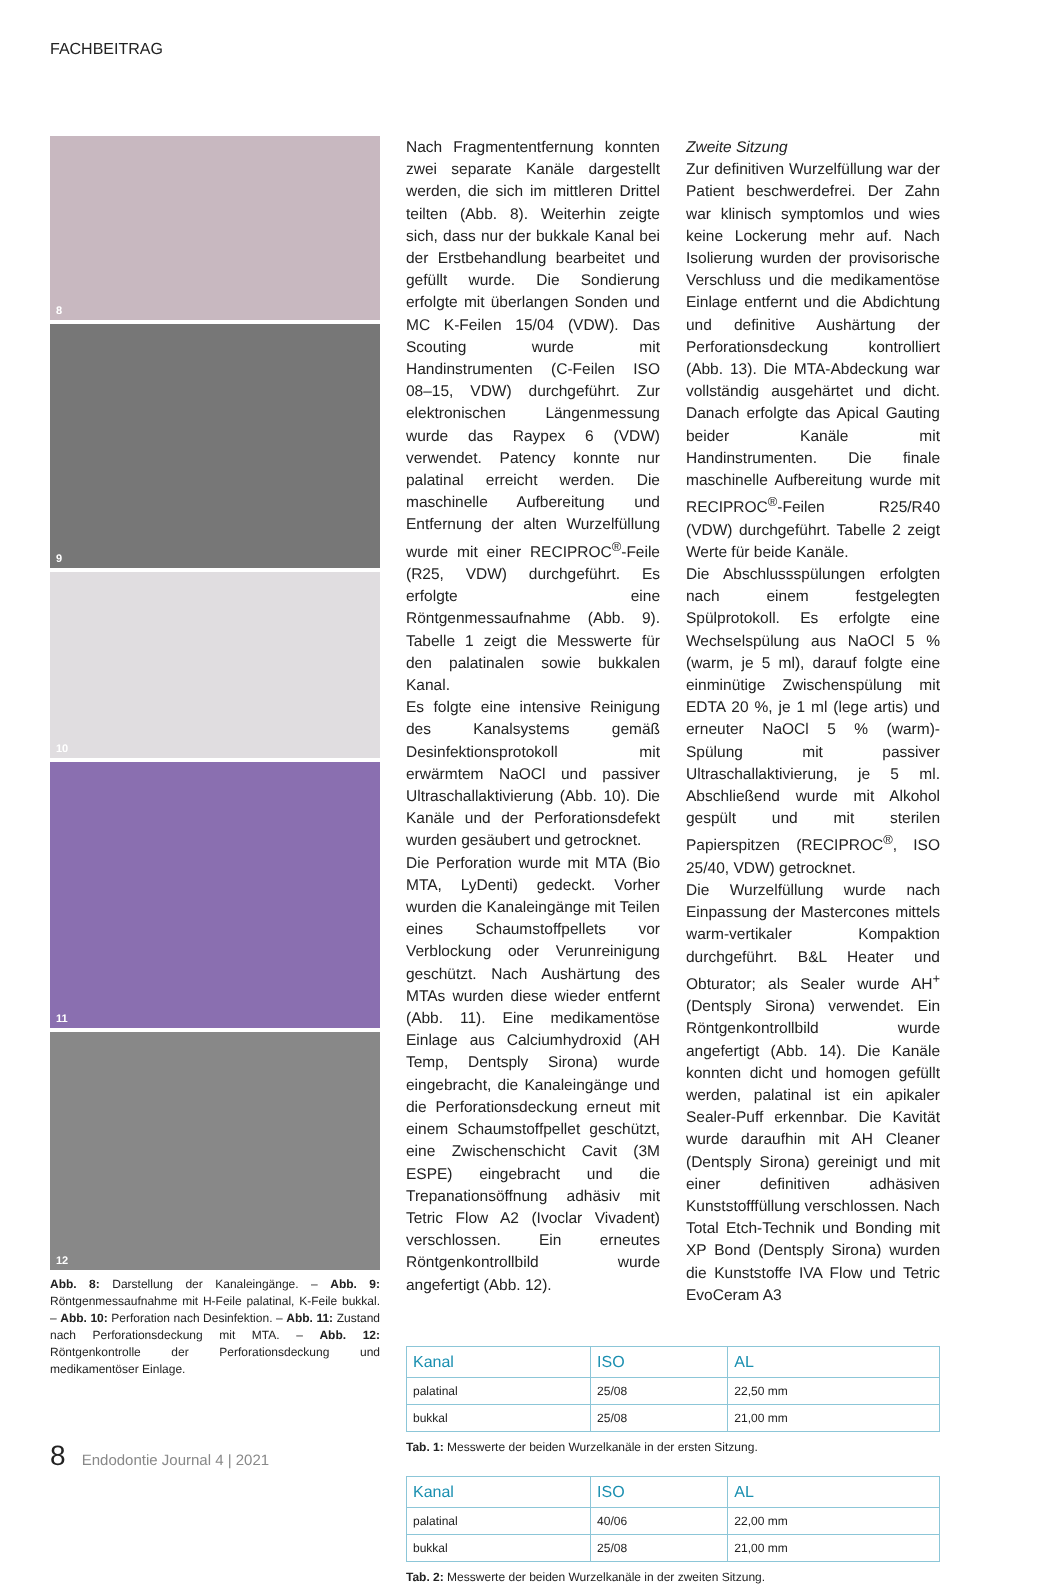FACHBEITRAG
8
9
10
11
12
Abb. 8: Darstellung der Kanaleingänge. – Abb. 9: Röntgenmessaufnahme mit H-Feile palatinal, K-Feile bukkal. – Abb. 10: Perforation nach Desinfektion. – Abb. 11: Zustand nach Perforationsdeckung mit MTA. – Abb. 12: Röntgenkontrolle der Perforationsdeckung und medikamentöser Einlage.
Nach Fragmententfernung konnten zwei separate Kanäle dargestellt werden, die sich im mittleren Drittel teilten (Abb. 8). Weiterhin zeigte sich, dass nur der bukkale Kanal bei der Erstbehandlung bearbeitet und gefüllt wurde. Die Sondierung erfolgte mit überlangen Sonden und MC K-Feilen 15/04 (VDW). Das Scouting wurde mit Handinstrumenten (C-Feilen ISO 08–15, VDW) durchgeführt. Zur elektronischen Längenmessung wurde das Raypex 6 (VDW) verwendet. Patency konnte nur palatinal erreicht werden. Die maschinelle Aufbereitung und Entfernung der alten Wurzelfüllung wurde mit einer RECIPROC<sup>®</sup>-Feile (R25, VDW) durchgeführt. Es erfolgte eine Röntgenmessaufnahme (Abb. 9). Tabelle 1 zeigt die Messwerte für den palatinalen sowie bukkalen Kanal.
Es folgte eine intensive Reinigung des Kanalsystems gemäß Desinfektionsprotokoll mit erwärmtem NaOCl und passiver Ultraschallaktivierung (Abb. 10). Die Kanäle und der Perforationsdefekt wurden gesäubert und getrocknet.
Die Perforation wurde mit MTA (Bio MTA, LyDenti) gedeckt. Vorher wurden die Kanaleingänge mit Teilen eines Schaumstoffpellets vor Verblockung oder Verunreinigung geschützt. Nach Aushärtung des MTAs wurden diese wieder entfernt (Abb. 11). Eine medikamentöse Einlage aus Calciumhydroxid (AH Temp, Dentsply Sirona) wurde eingebracht, die Kanaleingänge und die Perforationsdeckung erneut mit einem Schaumstoffpellet geschützt, eine Zwischenschicht Cavit (3M ESPE) eingebracht und die Trepanationsöffnung adhäsiv mit Tetric Flow A2 (Ivoclar Vivadent) verschlossen. Ein erneutes Röntgenkontrollbild wurde angefertigt (Abb. 12).
Zweite Sitzung
Zur definitiven Wurzelfüllung war der Patient beschwerdefrei. Der Zahn war klinisch symptomlos und wies keine Lockerung mehr auf. Nach Isolierung wurden der provisorische Verschluss und die medikamentöse Einlage entfernt und die Abdichtung und definitive Aushärtung der Perforationsdeckung kontrolliert (Abb. 13). Die MTA-Abdeckung war vollständig ausgehärtet und dicht. Danach erfolgte das Apical Gauting beider Kanäle mit Handinstrumenten. Die finale maschinelle Aufbereitung wurde mit RECIPROC<sup>®</sup>-Feilen R25/R40 (VDW) durchgeführt. Tabelle 2 zeigt Werte für beide Kanäle.
Die Abschlussspülungen erfolgten nach einem festgelegten Spülprotokoll. Es erfolgte eine Wechselspülung aus NaOCl 5 % (warm, je 5 ml), darauf folgte eine einminütige Zwischenspülung mit EDTA 20 %, je 1 ml (lege artis) und erneuter NaOCl 5 % (warm)-Spülung mit passiver Ultraschallaktivierung, je 5 ml. Abschließend wurde mit Alkohol gespült und mit sterilen Papierspitzen (RECIPROC<sup>®</sup>, ISO 25/40, VDW) getrocknet.
Die Wurzelfüllung wurde nach Einpassung der Mastercones mittels warm-vertikaler Kompaktion durchgeführt. B&L Heater und Obturator; als Sealer wurde AH<sup>+</sup> (Dentsply Sirona) verwendet. Ein Röntgenkontrollbild wurde angefertigt (Abb. 14). Die Kanäle konnten dicht und homogen gefüllt werden, palatinal ist ein apikaler Sealer-Puff erkennbar. Die Kavität wurde daraufhin mit AH Cleaner (Dentsply Sirona) gereinigt und mit einer definitiven adhäsiven Kunststofffüllung verschlossen. Nach Total Etch-Technik und Bonding mit XP Bond (Dentsply Sirona) wurden die Kunststoffe IVA Flow und Tetric EvoCeram A3
| Kanal | ISO | AL |
| --- | --- | --- |
| palatinal | 25/08 | 22,50 mm |
| bukkal | 25/08 | 21,00 mm |
Tab. 1: Messwerte der beiden Wurzelkanäle in der ersten Sitzung.
| Kanal | ISO | AL |
| --- | --- | --- |
| palatinal | 40/06 | 22,00 mm |
| bukkal | 25/08 | 21,00 mm |
Tab. 2: Messwerte der beiden Wurzelkanäle in der zweiten Sitzung.
8 Endodontie Journal 4 | 2021